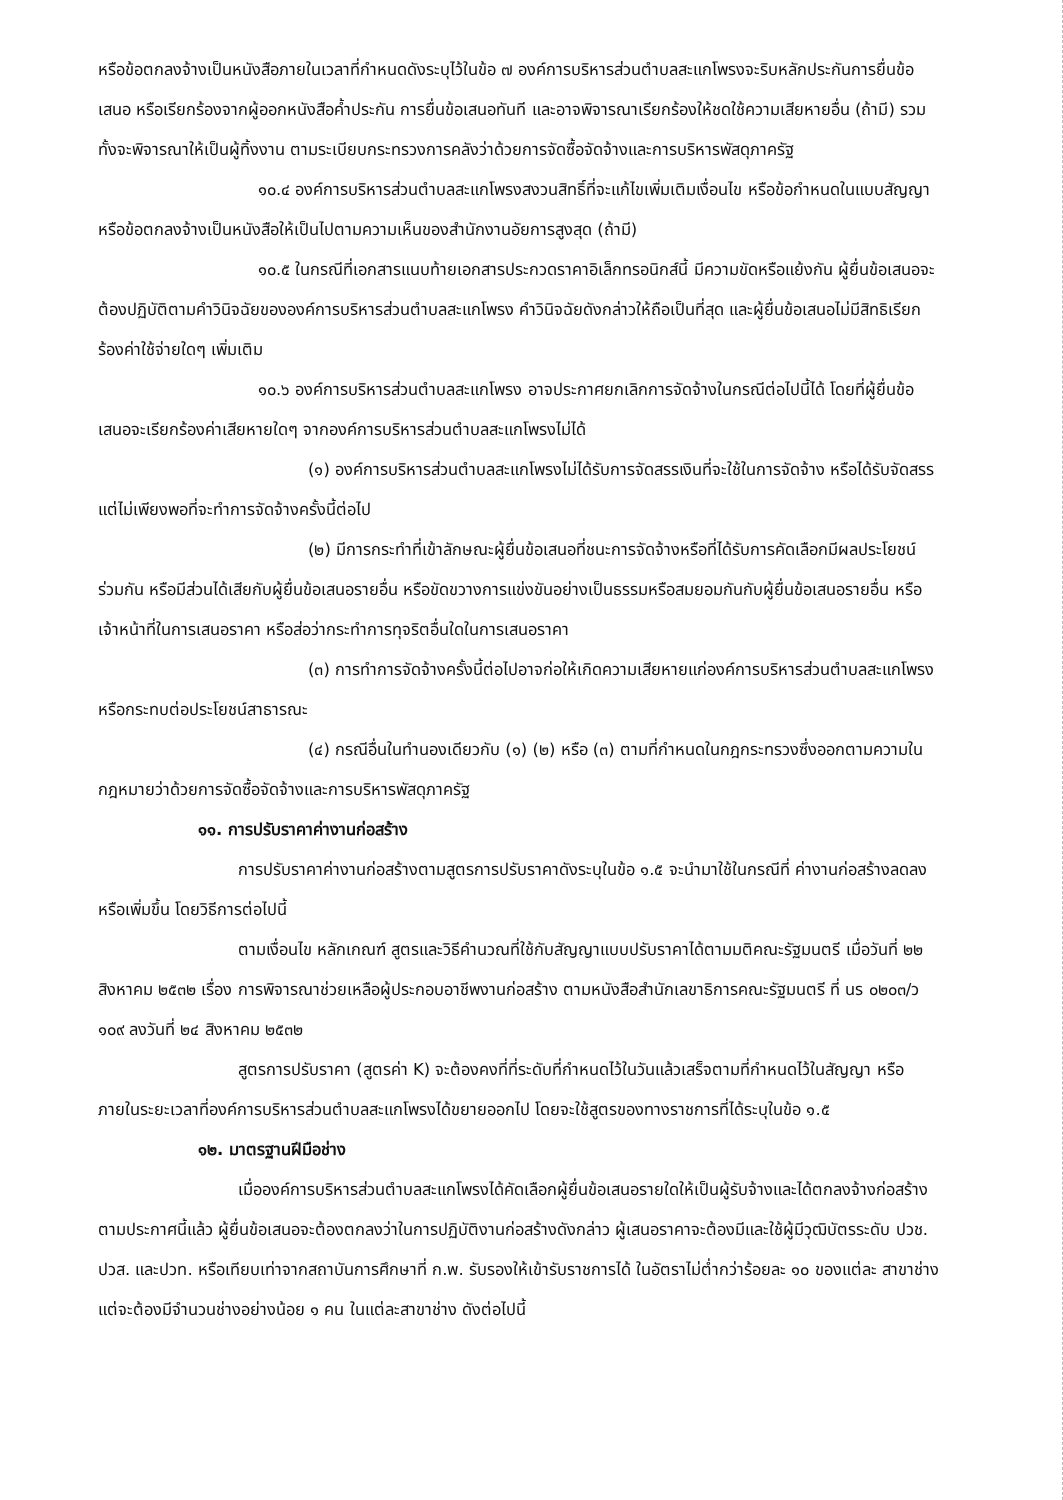หรือข้อตกลงจ้างเป็นหนังสือภายในเวลาที่กำหนดดังระบุไว้ในข้อ ๗ องค์การบริหารส่วนตำบลสะแกโพรงจะริบหลักประกันการยื่นข้อเสนอ หรือเรียกร้องจากผู้ออกหนังสือค้ำประกัน การยื่นข้อเสนอทันที และอาจพิจารณาเรียกร้องให้ชดใช้ความเสียหายอื่น (ถ้ามี) รวมทั้งจะพิจารณาให้เป็นผู้ทิ้งงาน ตามระเบียบกระทรวงการคลังว่าด้วยการจัดซื้อจัดจ้างและการบริหารพัสดุภาครัฐ
๑๐.๔ องค์การบริหารส่วนตำบลสะแกโพรงสงวนสิทธิ์ที่จะแก้ไขเพิ่มเติมเงื่อนไข หรือข้อกำหนดในแบบสัญญาหรือข้อตกลงจ้างเป็นหนังสือให้เป็นไปตามความเห็นของสำนักงานอัยการสูงสุด (ถ้ามี)
๑๐.๕ ในกรณีที่เอกสารแนบท้ายเอกสารประกวดราคาอิเล็กทรอนิกส์นี้ มีความขัดหรือแย้งกัน ผู้ยื่นข้อเสนอจะต้องปฏิบัติตามคำวินิจฉัยขององค์การบริหารส่วนตำบลสะแกโพรง คำวินิจฉัยดังกล่าวให้ถือเป็นที่สุด และผู้ยื่นข้อเสนอไม่มีสิทธิเรียกร้องค่าใช้จ่ายใดๆ เพิ่มเติม
๑๐.๖ องค์การบริหารส่วนตำบลสะแกโพรง อาจประกาศยกเลิกการจัดจ้างในกรณีต่อไปนี้ได้ โดยที่ผู้ยื่นข้อเสนอจะเรียกร้องค่าเสียหายใดๆ จากองค์การบริหารส่วนตำบลสะแกโพรงไม่ได้
(๑) องค์การบริหารส่วนตำบลสะแกโพรงไม่ได้รับการจัดสรรเงินที่จะใช้ในการจัดจ้าง หรือได้รับจัดสรรแต่ไม่เพียงพอที่จะทำการจัดจ้างครั้งนี้ต่อไป
(๒) มีการกระทำที่เข้าลักษณะผู้ยื่นข้อเสนอที่ชนะการจัดจ้างหรือที่ได้รับการคัดเลือกมีผลประโยชน์ร่วมกัน หรือมีส่วนได้เสียกับผู้ยื่นข้อเสนอรายอื่น หรือขัดขวางการแข่งขันอย่างเป็นธรรมหรือสมยอมกันกับผู้ยื่นข้อเสนอรายอื่น หรือเจ้าหน้าที่ในการเสนอราคา หรือส่อว่ากระทำการทุจริตอื่นใดในการเสนอราคา
(๓) การทำการจัดจ้างครั้งนี้ต่อไปอาจก่อให้เกิดความเสียหายแก่องค์การบริหารส่วนตำบลสะแกโพรง หรือกระทบต่อประโยชน์สาธารณะ
(๔) กรณีอื่นในทำนองเดียวกับ (๑) (๒) หรือ (๓) ตามที่กำหนดในกฎกระทรวงซึ่งออกตามความในกฎหมายว่าด้วยการจัดซื้อจัดจ้างและการบริหารพัสดุภาครัฐ
๑๑. การปรับราคาค่างานก่อสร้าง
การปรับราคาค่างานก่อสร้างตามสูตรการปรับราคาดังระบุในข้อ ๑.๕ จะนำมาใช้ในกรณีที่ ค่างานก่อสร้างลดลงหรือเพิ่มขึ้น โดยวิธีการต่อไปนี้
ตามเงื่อนไข หลักเกณฑ์ สูตรและวิธีคำนวณที่ใช้กับสัญญาแบบปรับราคาได้ตามมติคณะรัฐมนตรี เมื่อวันที่ ๒๒ สิงหาคม ๒๕๓๒ เรื่อง การพิจารณาช่วยเหลือผู้ประกอบอาชีพงานก่อสร้าง ตามหนังสือสำนักเลขาธิการคณะรัฐมนตรี ที่ นร ๐๒๐๓/ว ๑๐๙ ลงวันที่ ๒๔ สิงหาคม ๒๕๓๒
สูตรการปรับราคา (สูตรค่า K) จะต้องคงที่ที่ระดับที่กำหนดไว้ในวันแล้วเสร็จตามที่กำหนดไว้ในสัญญา หรือภายในระยะเวลาที่องค์การบริหารส่วนตำบลสะแกโพรงได้ขยายออกไป โดยจะใช้สูตรของทางราชการที่ได้ระบุในข้อ ๑.๕
๑๒. มาตรฐานฝีมือช่าง
เมื่อองค์การบริหารส่วนตำบลสะแกโพรงได้คัดเลือกผู้ยื่นข้อเสนอรายใดให้เป็นผู้รับจ้างและได้ตกลงจ้างก่อสร้างตามประกาศนี้แล้ว ผู้ยื่นข้อเสนอจะต้องตกลงว่าในการปฏิบัติงานก่อสร้างดังกล่าว ผู้เสนอราคาจะต้องมีและใช้ผู้มีวุฒิบัตรระดับ ปวช. ปวส. และปวท. หรือเทียบเท่าจากสถาบันการศึกษาที่ ก.พ. รับรองให้เข้ารับราชการได้ ในอัตราไม่ต่ำกว่าร้อยละ ๑๐ ของแต่ละ สาขาช่างแต่จะต้องมีจำนวนช่างอย่างน้อย ๑ คน ในแต่ละสาขาช่าง ดังต่อไปนี้